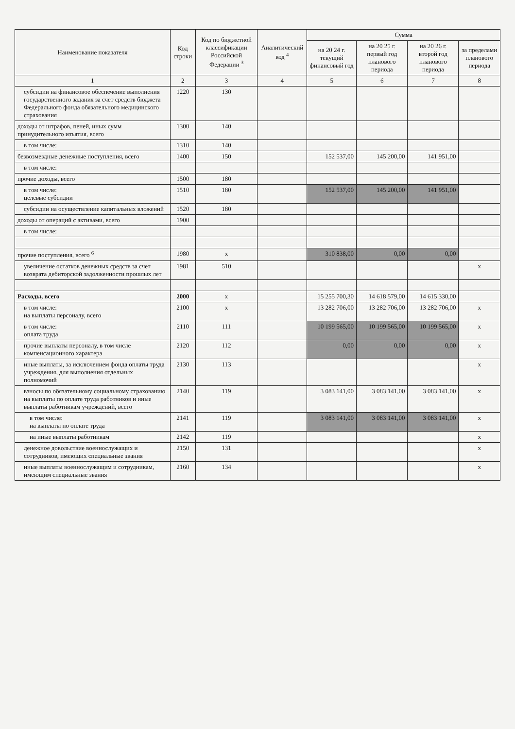| Наименование показателя | Код строки | Код по бюджетной классификации Российской Федерации <sup>3</sup> | Аналитический код <sup>4</sup> | Сумма | | | |
| --- | --- | --- | --- | --- | --- | --- | --- |
| | | | | на 20 24 г. текущий финансовый год | на 20 25 г. первый год планового периода | на 20 26 г. второй год планового периода | за пределами планового периода |
| 1 | 2 | 3 | 4 | 5 | 6 | 7 | 8 |
| субсидии на финансовое обеспечение выполнения государственного задания за счет средств бюджета Федерального фонда обязательного медицинского страхования | 1220 | 130 | | | | | |
| доходы от штрафов, пеней, иных сумм принудительного изъятия, всего | 1300 | 140 | | | | | |
| в том числе: | 1310 | 140 | | | | | |
| безвозмездные денежные поступления, всего | 1400 | 150 | | 152 537,00 | 145 200,00 | 141 951,00 | |
| в том числе: | | | | | | | |
| прочие доходы, всего | 1500 | 180 | | | | | |
| в том числе: целевые субсидии | 1510 | 180 | | 152 537,00 | 145 200,00 | 141 951,00 | |
| субсидии на осуществление капитальных вложений | 1520 | 180 | | | | | |
| доходы от операций с активами, всего | 1900 | | | | | | |
| в том числе: | | | | | | | |
| прочие поступления, всего <sup>6</sup> | 1980 | x | | 310 838,00 | 0,00 | 0,00 | |
| увеличение остатков денежных средств за счет возврата дебиторской задолженности прошлых лет | 1981 | 510 | | | | | x |
| Расходы, всего | 2000 | x | | 15 255 700,30 | 14 618 579,00 | 14 615 330,00 | |
| в том числе: на выплаты персоналу, всего | 2100 | x | | 13 282 706,00 | 13 282 706,00 | 13 282 706,00 | x |
| в том числе: оплата труда | 2110 | 111 | | 10 199 565,00 | 10 199 565,00 | 10 199 565,00 | x |
| прочие выплаты персоналу, в том числе компенсационного характера | 2120 | 112 | | 0,00 | 0,00 | 0,00 | x |
| иные выплаты, за исключением фонда оплаты труда учреждения, для выполнения отдельных полномочий | 2130 | 113 | | | | | x |
| взносы по обязательному социальному страхованию на выплаты по оплате труда работников и иные выплаты работникам учреждений, всего | 2140 | 119 | | 3 083 141,00 | 3 083 141,00 | 3 083 141,00 | x |
| в том числе: на выплаты по оплате труда | 2141 | 119 | | 3 083 141,00 | 3 083 141,00 | 3 083 141,00 | x |
| на иные выплаты работникам | 2142 | 119 | | | | | x |
| денежное довольствие военнослужащих и сотрудников, имеющих специальные звания | 2150 | 131 | | | | | x |
| иные выплаты военнослужащим и сотрудникам, имеющим специальные звания | 2160 | 134 | | | | | x |